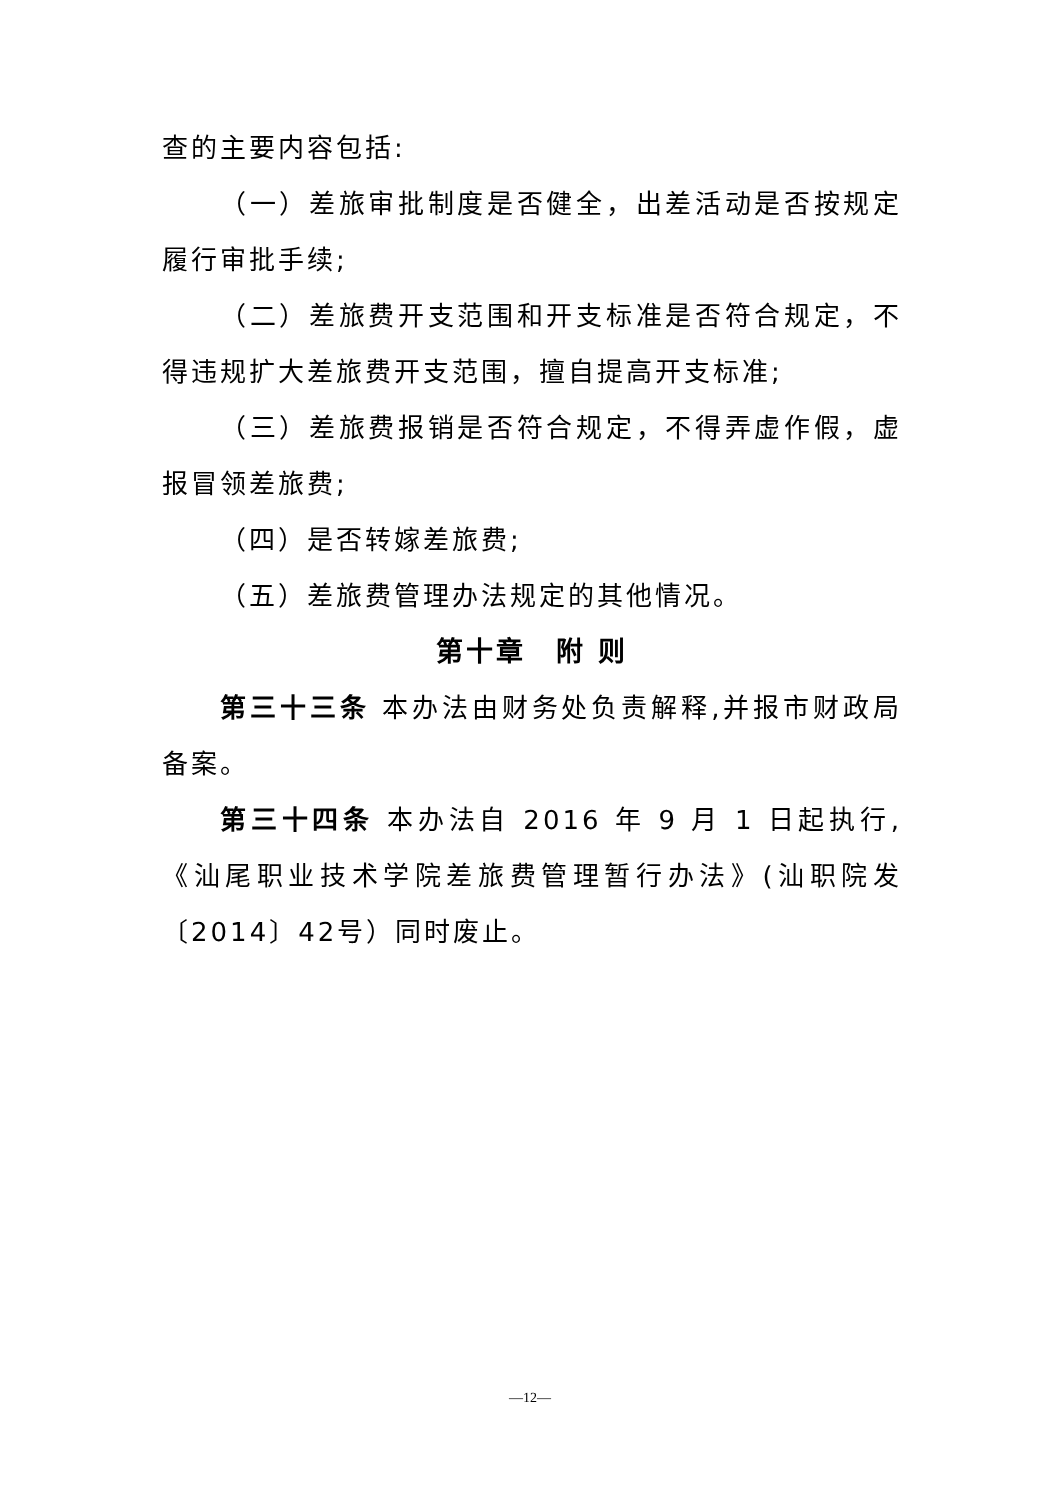查的主要内容包括:
（一）差旅审批制度是否健全，出差活动是否按规定履行审批手续;
（二）差旅费开支范围和开支标准是否符合规定，不得违规扩大差旅费开支范围，擅自提高开支标准;
（三）差旅费报销是否符合规定，不得弄虚作假，虚报冒领差旅费;
（四）是否转嫁差旅费;
（五）差旅费管理办法规定的其他情况。
第十章　附 则
第三十三条 本办法由财务处负责解释,并报市财政局备案。
第三十四条 本办法自 2016 年 9 月 1 日起执行,《汕尾职业技术学院差旅费管理暂行办法》(汕职院发〔2014〕42号）同时废止。
—12—